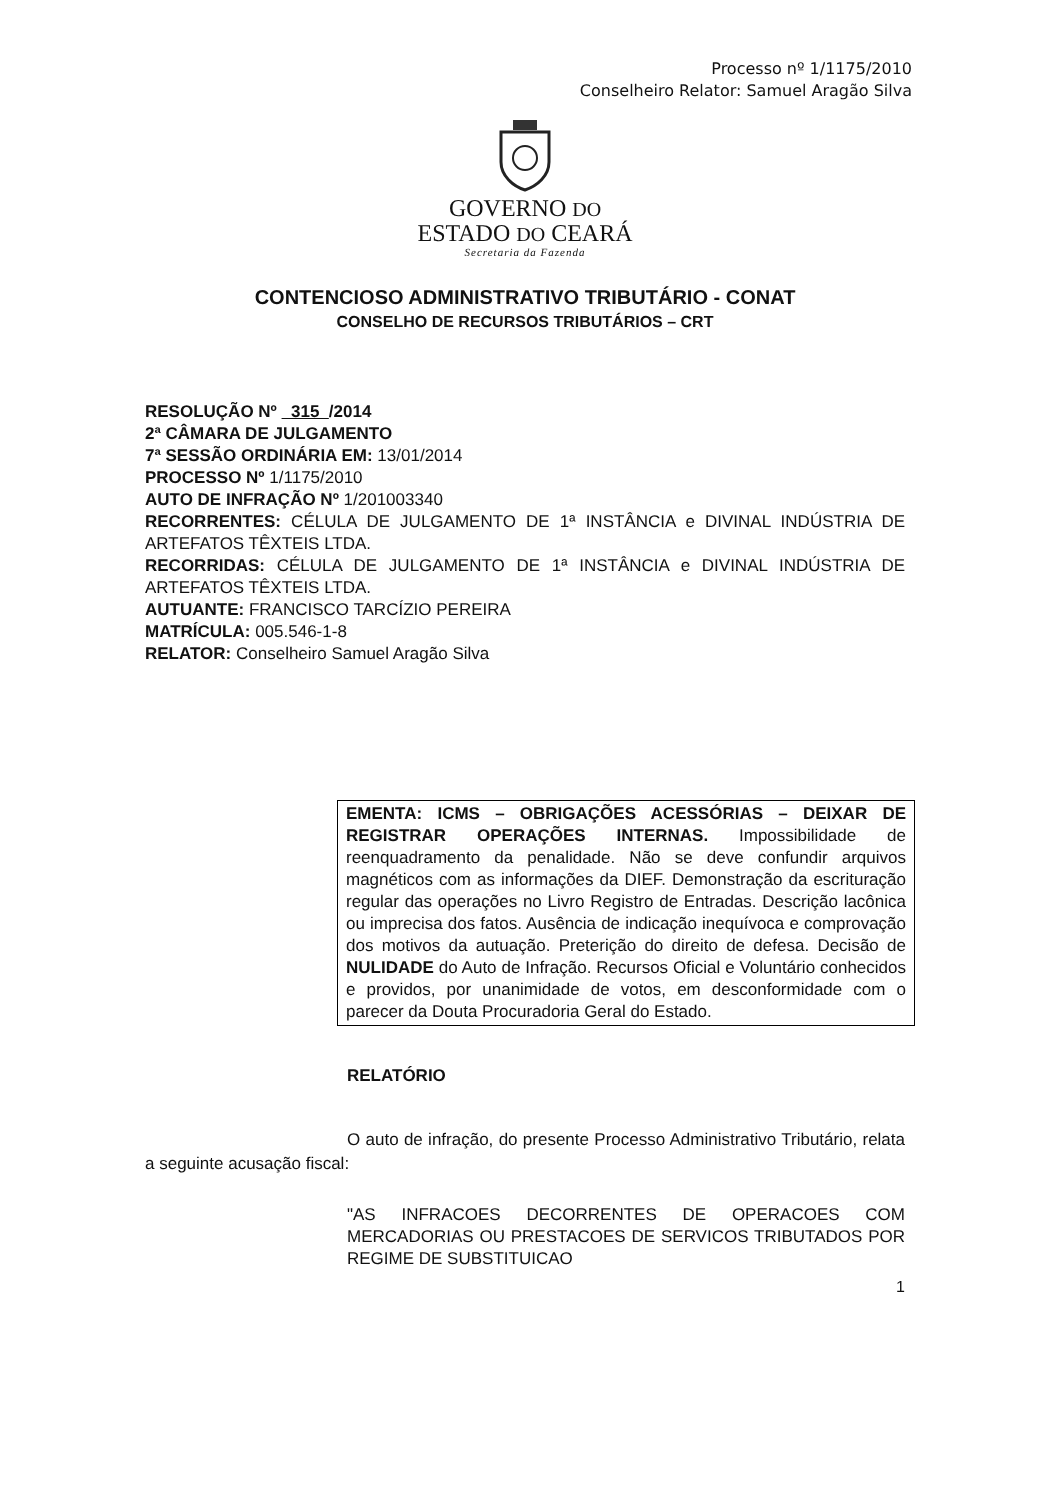Processo nº 1/1175/2010
Conselheiro Relator: Samuel Aragão Silva
GOVERNO DO
ESTADO DO CEARÁ
Secretaria da Fazenda
CONTENCIOSO ADMINISTRATIVO TRIBUTÁRIO - CONAT
CONSELHO DE RECURSOS TRIBUTÁRIOS – CRT
RESOLUÇÃO Nº 315 /2014
2ª CÂMARA DE JULGAMENTO
7ª SESSÃO ORDINÁRIA EM: 13/01/2014
PROCESSO Nº 1/1175/2010
AUTO DE INFRAÇÃO Nº 1/201003340
RECORRENTES: CÉLULA DE JULGAMENTO DE 1ª INSTÂNCIA e DIVINAL INDÚSTRIA DE ARTEFATOS TÊXTEIS LTDA.
RECORRIDAS: CÉLULA DE JULGAMENTO DE 1ª INSTÂNCIA e DIVINAL INDÚSTRIA DE ARTEFATOS TÊXTEIS LTDA.
AUTUANTE: FRANCISCO TARCÍZIO PEREIRA
MATRÍCULA: 005.546-1-8
RELATOR: Conselheiro Samuel Aragão Silva
EMENTA: ICMS – OBRIGAÇÕES ACESSÓRIAS – DEIXAR DE REGISTRAR OPERAÇÕES INTERNAS. Impossibilidade de reenquadramento da penalidade. Não se deve confundir arquivos magnéticos com as informações da DIEF. Demonstração da escrituração regular das operações no Livro Registro de Entradas. Descrição lacônica ou imprecisa dos fatos. Ausência de indicação inequívoca e comprovação dos motivos da autuação. Preterição do direito de defesa. Decisão de NULIDADE do Auto de Infração. Recursos Oficial e Voluntário conhecidos e providos, por unanimidade de votos, em desconformidade com o parecer da Douta Procuradoria Geral do Estado.
RELATÓRIO
O auto de infração, do presente Processo Administrativo Tributário, relata a seguinte acusação fiscal:
"AS INFRACOES DECORRENTES DE OPERACOES COM MERCADORIAS OU PRESTACOES DE SERVICOS TRIBUTADOS POR REGIME DE SUBSTITUICAO
1